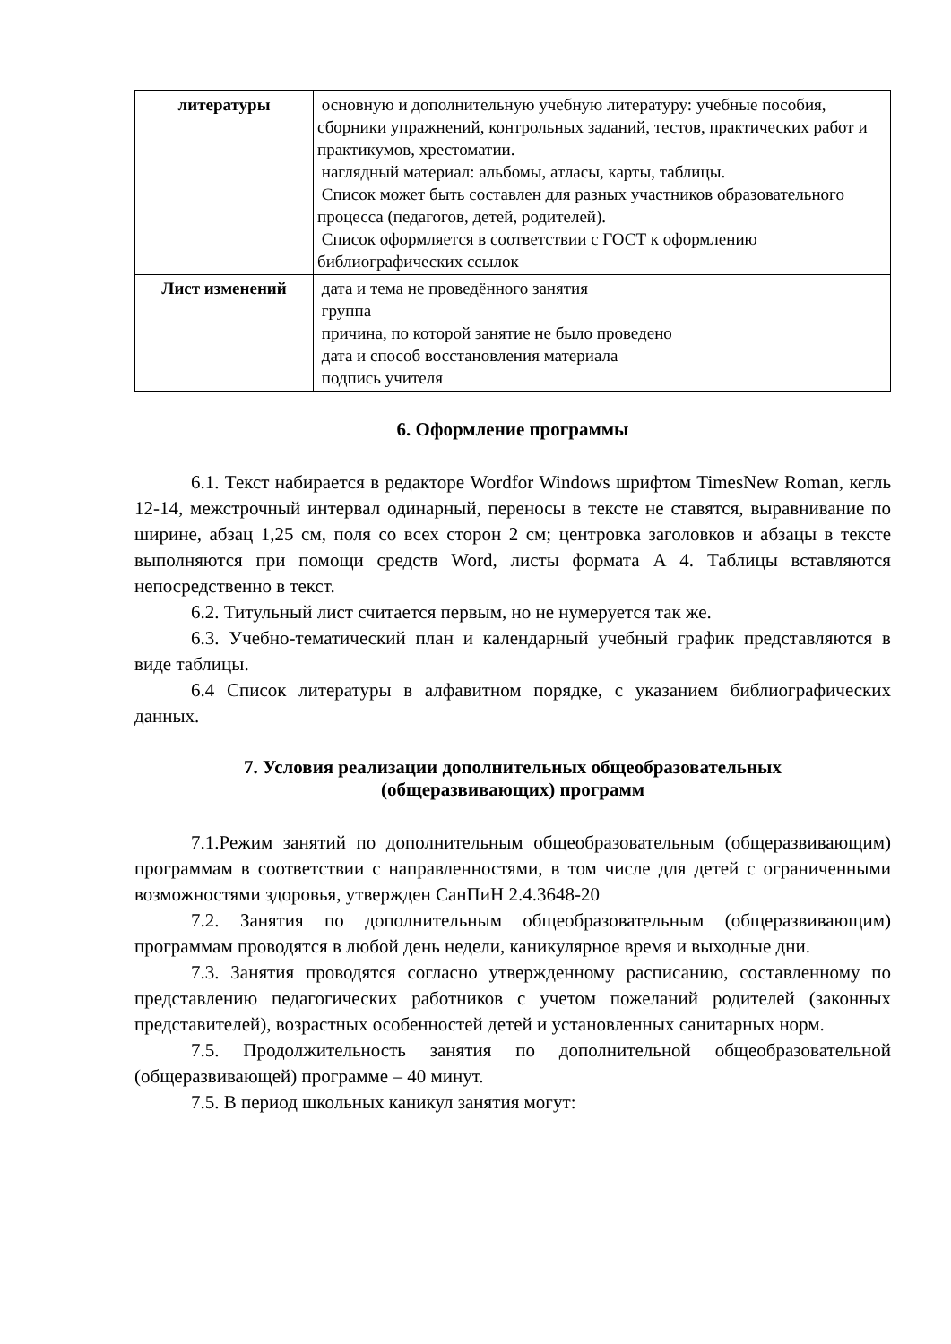| литературы | основную и дополнительную учебную литературу: учебные пособия, сборники упражнений, контрольных заданий, тестов, практических работ и практикумов, хрестоматии. наглядный материал: альбомы, атласы, карты, таблицы. Список может быть составлен для разных участников образовательного процесса (педагогов, детей, родителей). Список оформляется в соответствии с ГОСТ к оформлению библиографических ссылок |
| Лист изменений | дата и тема не проведённого занятия группа причина, по которой занятие не было проведено дата и способ восстановления материала подпись учителя |
6. Оформление программы
6.1. Текст набирается в редакторе Wordfor Windows шрифтом TimesNew Roman, кегль 12-14, межстрочный интервал одинарный, переносы в тексте не ставятся, выравнивание по ширине, абзац 1,25 см, поля со всех сторон 2 см; центровка заголовков и абзацы в тексте выполняются при помощи средств Word, листы формата А 4. Таблицы вставляются непосредственно в текст.
6.2. Титульный лист считается первым, но не нумеруется так же.
6.3. Учебно-тематический план и календарный учебный график представляются в виде таблицы.
6.4 Список литературы в алфавитном порядке, с указанием библиографических данных.
7. Условия реализации дополнительных общеобразовательных
(общеразвивающих) программ
7.1.Режим занятий по дополнительным общеобразовательным (общеразвивающим) программам в соответствии с направленностями, в том числе для детей с ограниченными возможностями здоровья, утвержден СанПиН 2.4.3648-20
7.2. Занятия по дополнительным общеобразовательным (общеразвивающим) программам проводятся в любой день недели, каникулярное время и выходные дни.
7.3. Занятия проводятся согласно утвержденному расписанию, составленному по представлению педагогических работников с учетом пожеланий родителей (законных представителей), возрастных особенностей детей и установленных санитарных норм.
7.5. Продолжительность занятия по дополнительной общеобразовательной (общеразвивающей) программе – 40 минут.
7.5. В период школьных каникул занятия могут: